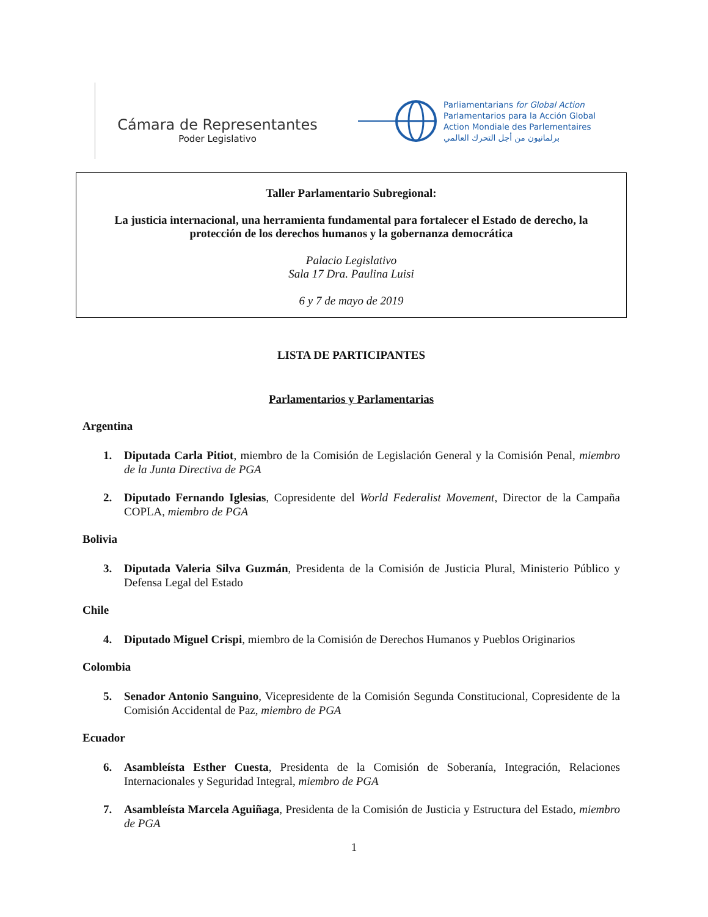Cámara de Representantes
Poder Legislativo
Parliamentarians for Global Action
Parlamentarios para la Acción Global
Action Mondiale des Parlementaires
برلمانيون من أجل التحرك العالمي
Taller Parlamentario Subregional:
La justicia internacional, una herramienta fundamental para fortalecer el Estado de derecho, la protección de los derechos humanos y la gobernanza democrática
Palacio Legislativo
Sala 17 Dra. Paulina Luisi
6 y 7 de mayo de 2019
LISTA DE PARTICIPANTES
Parlamentarios y Parlamentarias
Argentina
1. Diputada Carla Pitiot, miembro de la Comisión de Legislación General y la Comisión Penal, miembro de la Junta Directiva de PGA
2. Diputado Fernando Iglesias, Copresidente del World Federalist Movement, Director de la Campaña COPLA, miembro de PGA
Bolivia
3. Diputada Valeria Silva Guzmán, Presidenta de la Comisión de Justicia Plural, Ministerio Público y Defensa Legal del Estado
Chile
4. Diputado Miguel Crispi, miembro de la Comisión de Derechos Humanos y Pueblos Originarios
Colombia
5. Senador Antonio Sanguino, Vicepresidente de la Comisión Segunda Constitucional, Copresidente de la Comisión Accidental de Paz, miembro de PGA
Ecuador
6. Asambleísta Esther Cuesta, Presidenta de la Comisión de Soberanía, Integración, Relaciones Internacionales y Seguridad Integral, miembro de PGA
7. Asambleísta Marcela Aguiñaga, Presidenta de la Comisión de Justicia y Estructura del Estado, miembro de PGA
1